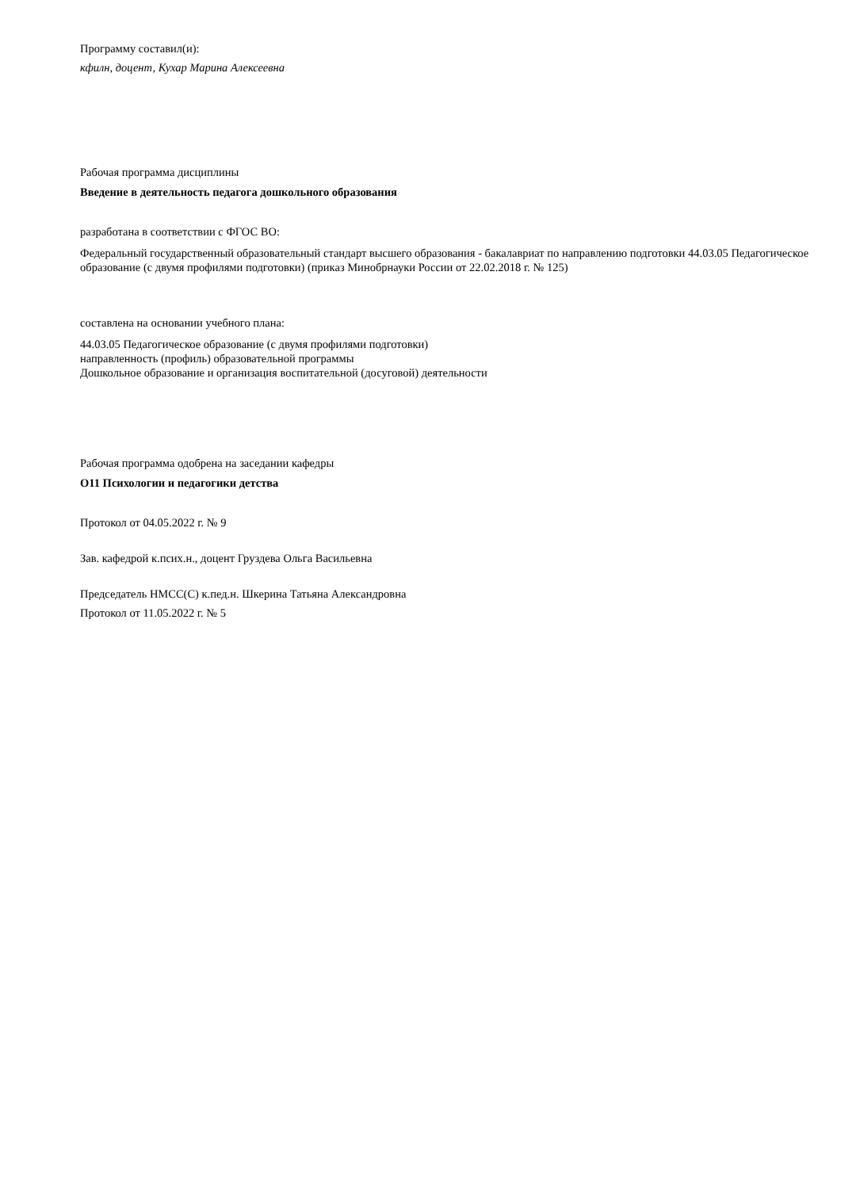Программу составил(и):
кфилн, доцент, Кухар Марина Алексеевна
Рабочая программа дисциплины
Введение в деятельность педагога дошкольного образования
разработана в соответствии с ФГОС ВО:
Федеральный государственный образовательный стандарт высшего образования - бакалавриат по направлению подготовки 44.03.05 Педагогическое образование (с двумя профилями подготовки) (приказ Минобрнауки России от 22.02.2018 г. № 125)
составлена на основании учебного плана:
44.03.05 Педагогическое образование (с двумя профилями подготовки)
направленность (профиль) образовательной программы
Дошкольное образование и организация воспитательной (досуговой) деятельности
Рабочая программа одобрена на заседании кафедры
О11 Психологии и педагогики детства
Протокол от 04.05.2022 г. № 9
Зав. кафедрой к.псих.н., доцент Груздева Ольга Васильевна
Председатель НМСС(С) к.пед.н. Шкерина Татьяна Александровна
Протокол от 11.05.2022 г. № 5